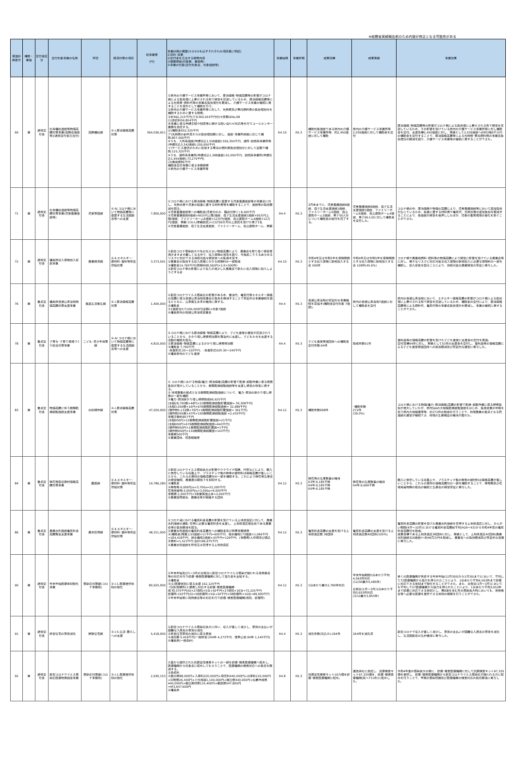※総務省実績報告前のため内容が修正となる可能性がある
| 実施計画番号 | 補助・単独 | 交付金区分 | 交付対象事業の名称 | 所管 | 経済対策の項目 | 総事業費 (円) | 事業計画の概要(①②③④を必ずそれぞれの項目毎に明記) ①目的･効果 ②交付金を充当する経費内容 ③積算根拠(対象数、単価等) ④事業の対象(交付対象者、対象施設等) | 事業始期 | 事業終期 | 成果目標 | 成果実績 | 事業効果 |
| --- | --- | --- | --- | --- | --- | --- | --- | --- | --- | --- | --- | --- |
| 69 | 単 | 通常交付金 | 社会福祉施設等物価高騰対策事業(高齢者施設等)(通常交付金充当分) | 高齢福祉課 | ④-Ⅰ.原油価格高騰対策 | 364,036,921 | ①県内の介護サービス事業所等において、原油価格･物価高騰等の影響がコロナ禍による負担増に上乗せされる形で経営を圧迫しているため、原油価格高騰等による光熱費･燃料代等の事業者負担増分を軽減し、介護サービス事業の継続に資することを目的として補助を行う。 ②県内の介護サービス事業所等に対して、光熱費及び車両燃料費の負担増加分を補助するために要する経費。 ③計992,215千円(うち360,919千円分)※差額はNo.68 (1)委託料59,804千円 本事業に係る申請手続や制度等に関する問い合わせ対応等を行うコールセンター業務を委託する。 (2)補助金932,325千円 ア)光熱費の前年度からの負担増加額に対し、施設･事業所規模に応じて補助:807,000千円 ※うち、入所系施設(申請見込1,558施設):556,350千円、通所･訪問系事業所等(申請見込3,342施設):250,650千円 イ)サービス提供のために使用する車両の燃料費負担増加分に対して定額で補助:125,325千円 ※うち、通所系事業所(申請見込1,388施設):52,050千円、訪問系事業所(申請見込1,954施設):73,275千円) (3)需用費86千円 補助金交付事務に係る事務経費 ④県内の介護サービス事業所等 | R4.10 | R5.3 | 補助対象施設である県内の介護サービス事業所等、約2,450施設に対して補助 | 県内の介護サービス事業所等2,039施設に対して補助金を交付 | 原油価格･物価高騰等の影響がコロナ禍による負担増に上乗せされる形で経営を圧迫しているため、その影響を受けている県内の介護サービス事業所等に対し補助金を交付。支援目標2,450施設に対し、実績として2,039施設へ計約3億6千万円の補助金を交付することで、原油価格高騰等による光熱費･車両燃料費の事業者負担増分の軽減を図り、介護サービス事業等の継続に資することができた。 |
| 71 | 単 | 通常交付金 | 社会福祉施設等物価高騰対策事業(児童養護施設等) | 児童家庭課 | ④-Ⅳ.コロナ禍において物価高騰等に直面する生活困窮者等への支援 | 7,800,000 | ①コロナ禍における原油価格･物価高騰に直面する児童養護施設等の事業者に対し、光熱水費や児童の給食に要する材料費等を補助することで、施設等の負担軽減を図る。 ②児童養護施設等への補助金(児童分のみ、職員分除く) 8,400千円 ③児童養護施設8施設×60万円上限/施設、母子生活支援施設1施設×60万円上限/施設、ファミリーホーム6施設×12万円/施設、自立援助ホーム4施設×12万円/施設、里親 110人(里親委託)×2万円/6か月以上委託を受けた里子1名 ④児童養護施設、母子生活支援施設、ファミリーホーム、自立援助ホーム、里親 | R4.4 | R5.3 | 3月末までに、児童養護施設8施設、母子生活支援施設1施設、ファミリーホーム5施設、自立援助ホーム3施設、里子50人分について補助金の給付を完了する。 | 児童養護施設8施設、母子生活支援施設1施設、ファミリーホーム6施設、自立援助ホーム4施設、里子90人分に対して補助金を交付した。 | コロナ禍の中、原油価格や物価の高騰により、児童養護施設等において追加負担が生じているため、給食に要する材料費や電気代、光熱水費の追加負担を軽減することにより、各施設の経営を後押ししたほか、児童の養育環境の悪化を防ぐことができた。 |
| 72 | 単 | 通常交付金 | 福島県収入保険加入促進事業 | 農業経済課 | ④-Ⅱ.エネルギー･原材料･食料等安定供給対策 | 3,373,591 | ①新型コロナ感染拡大や先の見えない物価高騰により、農業者を取り巻く経営環境がますます厳しくなる中で、収入保険の普及を図り、今後起こりうるあらゆるリスクに対応できる持続可能な経営体への転換を促す。 ②農業者の負担する収入保険にかかる保険料の一部助成 ③補助金14,760千円(保険料88,560円×1/3×500件) ④新型コロナ等の影響により収入が減少した農業者で新たに収入保険に加入しようとする者 | R4.10 | R5.3 | 令和4年又は令和5年を保険期間とする収入保険に新規加入する者 500件 | 令和4年又は令和5年を保険期間とする収入保険に新規加入する者 228件(45.6%) | コロナ禍や農業用燃料･肥料等の物価高騰により経営に影響を受けている農業者等に対し、様々なリスクに対応可能な収入保険の新規加入に必要な保険料の一部を補助し、加入促進を図ることにより、持続可能な農業経営の安定に寄与した。 |
| 76 | 単 | 重点交付金 | 福島県普通公衆浴場物価高騰対策支援事業 | 食品生活衛生課 | ④-Ⅰ.原油価格高騰対策 | 1,400,000 | ①新型コロナウイルス感染症の影響がある中、重油代、電気代等エネルギー価格の高騰に係る普通公衆浴場営業者の負担を軽減することで安定的な事業継続を図るとともに、公衆衛生水準の維持に資する。 ②補助金 ③1施設当たり200,000円(定額)×対象7施設 ④福島県内の普通公衆浴場営業者 | R4.4 | R5.3 | 普通公衆浴場の安定的な事業継続を目指す(補助金交付対象 7施設)。 | 県内の普通公衆浴場7施設に対して補助金を交付 | 県内の普通公衆浴場において、エネルギー価格高騰の影響がコロナ禍による負担増に上乗せされる形で経営を圧迫しているため、補助金の交付により、原油価格高騰等による燃料代、電気代等の事業者負担増分を軽減し、事業の継続に資することができた。 |
| 78 | 単 | 重点交付金 | 子育ち･子育て環境づくり総合対策事業 | こども･青少年政策課 | ④-Ⅳ.コロナ禍において物価高騰等に直面する生活困窮者等への支援 | 4,810,000 | ①コロナ禍における原油価格･物価高騰により、子ども食堂の運営が圧迫されていることから、かかり増し経費相当額を緊急的に支援し、子どもたちを支援する活動の継続を図る。 ②原油価格･物価高騰によるかかり増し経費相当額 ③補助金 7,790千円 ･会食形式:20～220千円、･会食形式以外:30～240千円 ④福島県内の子ども食堂 | R4.4 | R5.3 | 子ども食堂実施団体への補助金交付件数:94件 | 助成件数51件 | 食料品等の価格高騰の影響を受けた子ども食堂に支援金の交付を実施。 交付目標94件に対し、実績として51件の支援金を交付し、食料品等の価格高騰による子ども食堂実施団体への負担軽減及び安定的な運営に寄与した。 |
| 83 | 単 | 重点交付金 | 物価高騰に伴う穀類乾燥調製施設支援事業 | 水田畑作課 | ④-Ⅰ.原油価格高騰対策 | 47,020,000 | ① コロナ禍における物価(電力･燃油価格)高騰の影響で乾燥･調製作業に係る経費負担が増大していることから、穀類乾燥調製施設等を支援し経営の改善に資する。 ② 地域農業の拠点となる穀類乾燥調製施設について、電力･燃油の掛かり増し経費の一部を補助 ③電力･燃油掛かり増し経費助成66,925千円 (水稲28,700俵×48円×22穀類乾燥調製貯蔵施設= 30,308千円) (水稲3,050俵×16円×676穀類乾燥調製施設= 32,989千円) (畑作物5,133俵×76円×1穀類乾燥調製貯蔵施設= 391千円) (畑作物345俵×47円×150穀類乾燥調製施設 =2,433千円) 事務手数料807千円 (水稲950円×22穀類乾燥調製貯蔵施設=21千円) (水稲950円×676穀類乾燥調製施設=643千円) (畑作物950円×1穀類乾燥調製貯蔵施=1千円) (畑作物950円×150穀類乾燥調蔵施=143千円) 事務費500千円 ④農業団体、任意組織等 | R4.12 | R5.3 | 補助件数698件 | ･補助件数 272件 (39.0%) | コロナ禍における物価(電力･燃油価格)高騰の影響で乾燥･調製作業に係る経費負担が増大していたが、県内5JAの大規模乾燥調製施設をはじめ、集落営農の中枢を担う県内大規模農家等、計272件の助成を行うことで、地域農業の拠点となる同施設の運営が継続でき、地域の生産構造の維持が図れた。 |
| 84 | 単 | 重点交付金 | 鉢花等栽培資材価格高騰対策事業 | 園芸課 | ④-Ⅱ.エネルギー･原材料･食料等安定供給対策 | 19,786,280 | ①新型コロナウイルス感染拡大の影響やウクライナ問題、円安などにより、輸入に依存している培養土や、プラスチック製の鉢等の諸材料は価格高騰が著しいことから、これらの資材の価格高騰分の一部を補助する。これにより鉢花等生産者の経営継続、農業産出額低下を抑制する。 ②補助金 ③鉢物等:6,000円/a×3,700a=22,200千円 花壇用苗物:3,000円/a×3,000a=9,000千円 事務費:1,000千円×3事業実施主体=3,000千円 ④農業協同組合、農業者等が組織する団体 | R4.12 | R5.3 | 鉢花等の生産数量の維持 R3年:6,185千鉢 R4年:6,185千鉢 R5年:6,185千鉢 | 鉢花等の生産数量の維持 R4年:6,669千鉢 | 輸入に依存している培養土や、プラスチック製の鉢等の諸材料は価格高騰が著しいことから、これらの資材の価格高騰分の一部を補助することで、鉢物類及び花壇用苗物類の栽培の継続と生産者の経営安定に寄与した。 |
| 86 | 単 | 重点交付金 | 農業水利施設電気料金高騰緊急支援事業 | 農地管理課 | ④-Ⅱ.エネルギー･原材料･食料等安定供給対策 | 48,311,000 | ①コロナ渦における電気料金高騰の影響を受けている土地改良区に対して、農業水利施設の運転･管理に必要な電気料金を支援し、土地改良区組合員である農業者等の負担軽減を図る。 ②農業水利施設の電気料金高騰分への補助金及び附帯事務経費 ③(補助金)頭首工55施設×11千円=605千円、揚水機場173施設×1,066千円=184,418千円、排水機場3施設×43千円=129千円、(事務費)人件費及び振込手数料=1,523千円 合計186,675千円 ④農業水利施設を所有又は管理する土地改良区 | R4.12 | R5.3 | 電気料金高騰の支援を受ける土地改良区数 38団体 | 電気料金高騰の支援を受ける土地改良区数40団体(105%) | 電気料金高騰の影響を受けた農業水利施設を管理する土地改良区に対し、かんがい期間(4月～10月)における電気料金高騰前平均(H29～R3)から令和4年度の電気料金高騰分を助成。 成果目標である土地改良区38団体に対し、実績として、土地改良区40団体(農業水利施設326施設)へ約46百万円を助成し、農業者への負担軽減及び安定的な営農に寄与した。 |
| 90 | 単 | 通常交付金 | 年末年始医療体制強化事業 | 感染症対策課(コロナ事務局) | ③-Ⅰ-1.医療提供体制の強化 | 80,925,000 | ①年末年始及び1～3月の日祝日に新型コロナウイルス感染が疑われる発熱患者等の対応を行う診療･検査医療機関に対して協力金を支給する。 ②補助金 ③(1)医療体制に係る支援 162,125千円 ･行政(保健所)と連携し対応する診療･検査医療機関 病 院:375千円/日×27病院×5日+50千円×27病院×16日=72,225千円 診療所:150千円/日×58診療所×5日+50千円×58診療所×16日=89,900千円 ④年末年始等に発熱患者等の対応を行う診療･検査医療機関(病院、診療所) | R4.12 | R5.3 | 1日あたり最大2,780件対応 | 年末年始期間1日あたり平均4,563件対応 (12/30最大5,485件) 日祝日(1月～3月)1日あたり平均3,653件対応 (3/12最大3,855件) | 多くの医療機関が休診する年末年始(12月30日から1月3日まで)において、平均して72医療機関から協力を得られたことにより、1日あたり平均4,563件まで診療に対応できる体制まで強化することができた。また、日祝日(1月～3月)においても平均して57医療機関から協力を得られたことにより、1日あたり平均3,653件まで診療に対応できる体制とし、第8波を含む冬の感染拡大時においても、発熱患者等へ必要な医療を提供できる体制の構築を行うことができた。 |
| 91 | 単 | 通常交付金 | 県営住宅の家賃減免 | 建築住宅課 | ③-Ⅰ-5.生活･暮らしへの支援 | 5,418,000 | ①新型コロナウイルス感染症拡大に伴い、収入が著しく減少し、家賃の支払いが困難な入居者の家賃の減免 ②県営住宅家賃の減免に係る費用 ③減免額 5,418千円(一般県営:204件 4,273千円、復興公営:60件 1,145千円) ④福島県(一般会計) | R4.4 | R5.3 | 減免件数(見込み):264件 | 264件を減免済 | 新型コロナで収入が著しく減少し、家賃の支払いが困難な入居者の家賃を減免し、生活困窮者の生計維持に寄与した。 |
| 92 | 単 | 通常交付金 | 新型コロナウイルス感染症医療物資調達事業 | 感染症対策課(コロナ事務局) | ③-Ⅰ-1.医療提供体制の強化 | 2,930,153 | ①国から提供された抗原定性検査キットの一部を診療･検査医療機関へ配布し、医療機関から対象者に配布してもらうことで、医療機関の検査対応への負荷を軽減する。 ②委託料 ③搬出費88,000円+入庫料220,000円+保管料440,000円+出庫料220,000円+印刷費26,400円+小分用袋1,100,000円+梱包費440,000円+伝票作成費440,000円+梱包資材費125,400円+輸送費547,800円 =計3,647,600円 ④福島県 | R4.8 | R5.3 | 抗原定性検査キット10万個を診療･検査医療機関に配布。 | 運送会社に委託し、抗原検査キット97,335個を、診療･検査医療機関(延べ711件)に配布した。 | 令和4年夏の感染拡大の際に、診療･検査医療機関に対して抗原検査キット97,335個を提供し、診療･検査医療機関から新型コロナウイルス感染症が疑われる方に配布を行うことで、早期の感染把握及び医療機関の検査対応の負荷軽減に寄与した。 |